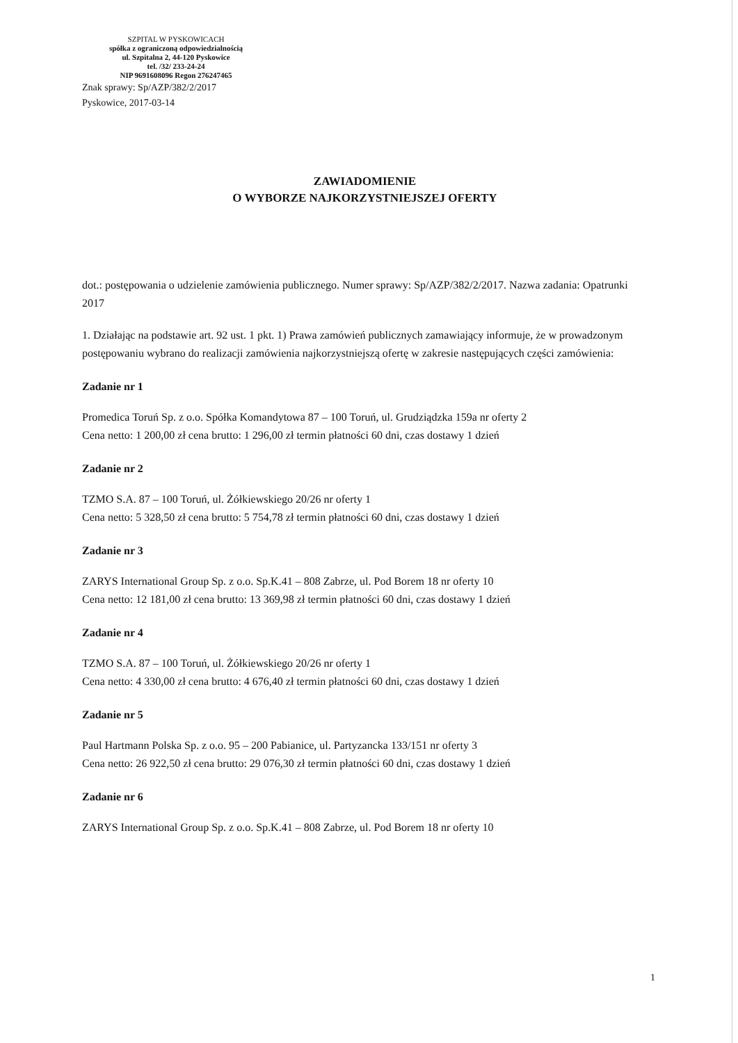SZPITAL W PYSKOWICACH
spółka z ograniczoną odpowiedzialnością
ul. Szpitalna 2, 44-120 Pyskowice
tel. /32/ 233-24-24
NIP 9691608096 Regon 276247465
Znak sprawy: Sp/AZP/382/2/2017
Pyskowice, 2017-03-14
ZAWIADOMIENIE
O WYBORZE NAJKORZYSTNIEJSZEJ OFERTY
dot.: postępowania o udzielenie zamówienia publicznego. Numer sprawy: Sp/AZP/382/2/2017. Nazwa zadania: Opatrunki 2017
1. Działając na podstawie art. 92 ust. 1 pkt. 1) Prawa zamówień publicznych zamawiający informuje, że w prowadzonym postępowaniu wybrano do realizacji zamówienia najkorzystniejszą ofertę w zakresie następujących części zamówienia:
Zadanie nr 1
Promedica Toruń Sp. z o.o. Spółka Komandytowa 87 – 100 Toruń, ul. Grudziądzka 159a nr oferty 2
Cena netto: 1 200,00 zł cena brutto: 1 296,00 zł termin płatności 60 dni, czas dostawy 1 dzień
Zadanie nr 2
TZMO S.A. 87 – 100 Toruń, ul. Żółkiewskiego 20/26 nr oferty 1
Cena netto: 5 328,50 zł cena brutto: 5 754,78 zł termin płatności 60 dni, czas dostawy 1 dzień
Zadanie nr 3
ZARYS International Group Sp. z o.o. Sp.K.41 – 808 Zabrze, ul. Pod Borem 18 nr oferty 10
Cena netto: 12 181,00 zł cena brutto: 13 369,98 zł termin płatności 60 dni, czas dostawy 1 dzień
Zadanie nr 4
TZMO S.A. 87 – 100 Toruń, ul. Żółkiewskiego 20/26 nr oferty 1
Cena netto: 4 330,00 zł cena brutto: 4 676,40 zł termin płatności 60 dni, czas dostawy 1 dzień
Zadanie nr 5
Paul Hartmann Polska Sp. z o.o. 95 – 200 Pabianice, ul. Partyzancka 133/151 nr oferty 3
Cena netto: 26 922,50 zł cena brutto: 29 076,30 zł termin płatności 60 dni, czas dostawy 1 dzień
Zadanie nr 6
ZARYS International Group Sp. z o.o. Sp.K.41 – 808 Zabrze, ul. Pod Borem 18 nr oferty 10
1